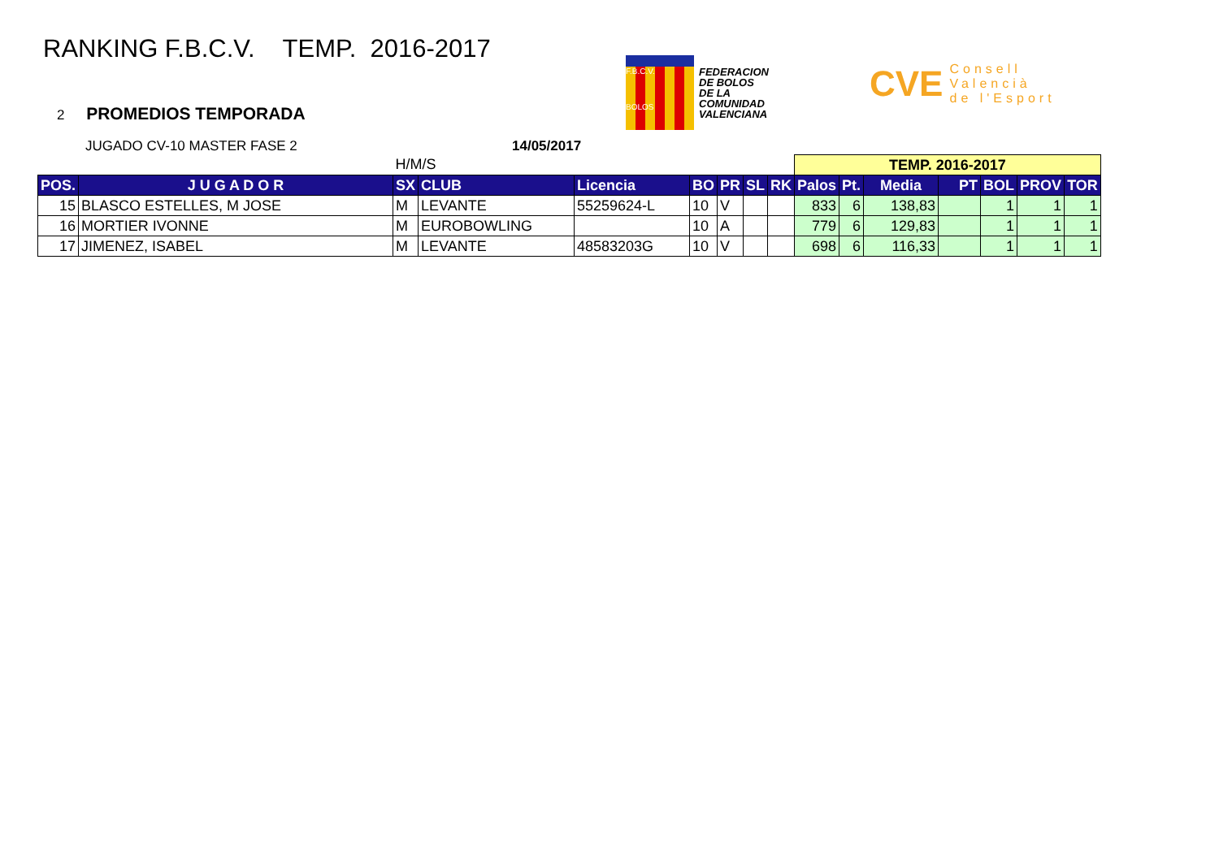RANKING F.B.C.V. TEMP. 2016-2017
2 PROMEDIOS TEMPORADA
F.B.C.V.
BOLOS
FEDERACION
DE BOLOS
DE LA
COMUNIDAD
VALENCIANA
CVE Consell
Valencià
de l'Esport
JUGADO CV-10 MASTER FASE 2 14/05/2017
| | | H/M/S | | | | | | | TEMP. 2016-2017 | | | | | | |
| POS. | J U G A D O R | SX | CLUB | Licencia | BO | PR | SL | RK | Palos | Pt. | Media | PT | BOL | PROV | TOR |
| 15 | BLASCO ESTELLES, M JOSE | M | LEVANTE | 55259624-L | 10 | V | | | 833 | 6 | 138,83 | | 1 | 1 | 1 |
| 16 | MORTIER IVONNE | M | EUROBOWLING | | 10 | A | | | 779 | 6 | 129,83 | | 1 | 1 | 1 |
| 17 | JIMENEZ, ISABEL | M | LEVANTE | 48583203G | 10 | V | | | 698 | 6 | 116,33 | | 1 | 1 | 1 |